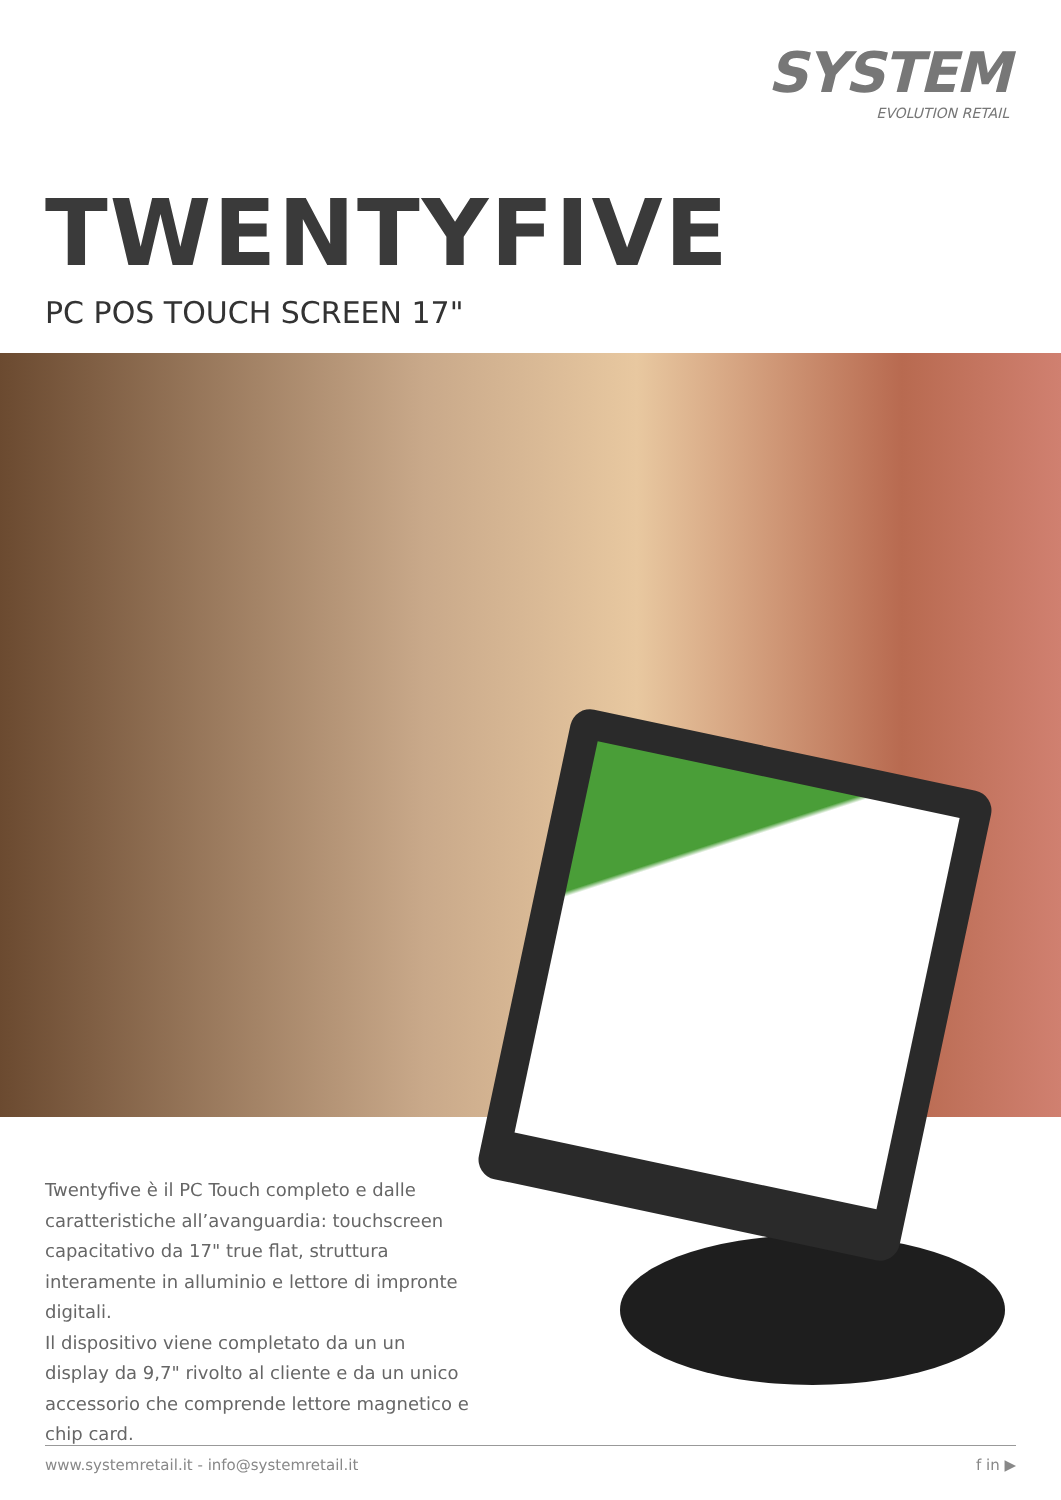SYSTEM
EVOLUTION RETAIL
TWENTYFIVE
PC POS TOUCH SCREEN 17"
Twentyfive è il PC Touch completo e dalle caratteristiche all’avanguardia: touchscreen capacitativo da 17" true flat, struttura interamente in alluminio e lettore di impronte digitali.
Il dispositivo viene completato da un un display da 9,7" rivolto al cliente e da un unico accessorio che comprende lettore magnetico e chip card.
www.systemretail.it - info@systemretail.it f in ▶